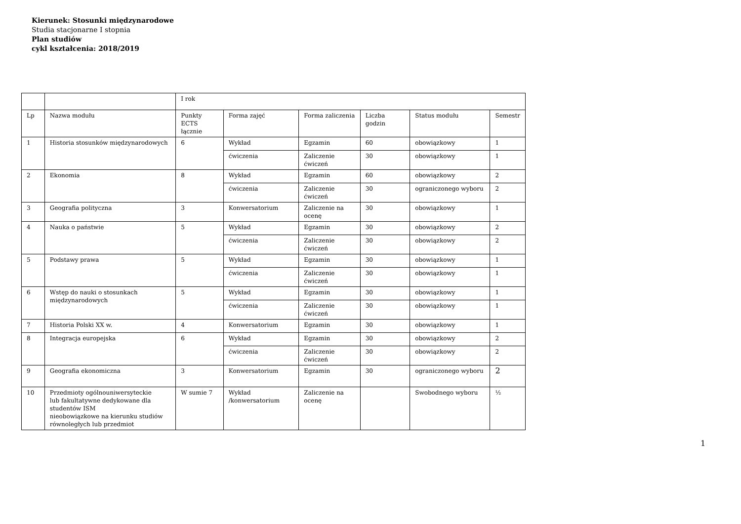Kierunek: Stosunki międzynarodowe
Studia stacjonarne I stopnia
Plan studiów
cykl kształcenia: 2018/2019
| | | I rok | | | | | |
| Lp | Nazwa modułu | Punkty ECTS łącznie | Forma zajęć | Forma zaliczenia | Liczba godzin | Status modułu | Semestr |
| 1 | Historia stosunków międzynarodowych | 6 | Wykład | Egzamin | 60 | obowiązkowy | 1 |
| | | | ćwiczenia | Zaliczenie ćwiczeń | 30 | obowiązkowy | 1 |
| 2 | Ekonomia | 8 | Wykład | Egzamin | 60 | obowiązkowy | 2 |
| | | | ćwiczenia | Zaliczenie ćwiczeń | 30 | ograniczonego wyboru | 2 |
| 3 | Geografia polityczna | 3 | Konwersatorium | Zaliczenie na ocenę | 30 | obowiązkowy | 1 |
| 4 | Nauka o państwie | 5 | Wykład | Egzamin | 30 | obowiązkowy | 2 |
| | | | ćwiczenia | Zaliczenie ćwiczeń | 30 | obowiązkowy | 2 |
| 5 | Podstawy prawa | 5 | Wykład | Egzamin | 30 | obowiązkowy | 1 |
| | | | ćwiczenia | Zaliczenie ćwiczeń | 30 | obowiązkowy | 1 |
| 6 | Wstęp do nauki o stosunkach międzynarodowych | 5 | Wykład | Egzamin | 30 | obowiązkowy | 1 |
| | | | ćwiczenia | Zaliczenie ćwiczeń | 30 | obowiązkowy | 1 |
| 7 | Historia Polski XX w. | 4 | Konwersatorium | Egzamin | 30 | obowiązkowy | 1 |
| 8 | Integracja europejska | 6 | Wykład | Egzamin | 30 | obowiązkowy | 2 |
| | | | ćwiczenia | Zaliczenie ćwiczeń | 30 | obowiązkowy | 2 |
| 9 | Geografia ekonomiczna | 3 | Konwersatorium | Egzamin | 30 | ograniczonego wyboru | 2 |
| 10 | Przedmioty ogólnouniwersyteckie lub fakultatywne dedykowane dla studentów ISM nieobowiązkowe na kierunku studiów równoległych lub przedmiot | W sumie 7 | Wykład /konwersatorium | Zaliczenie na ocenę | | Swobodnego wyboru | ½ |
1